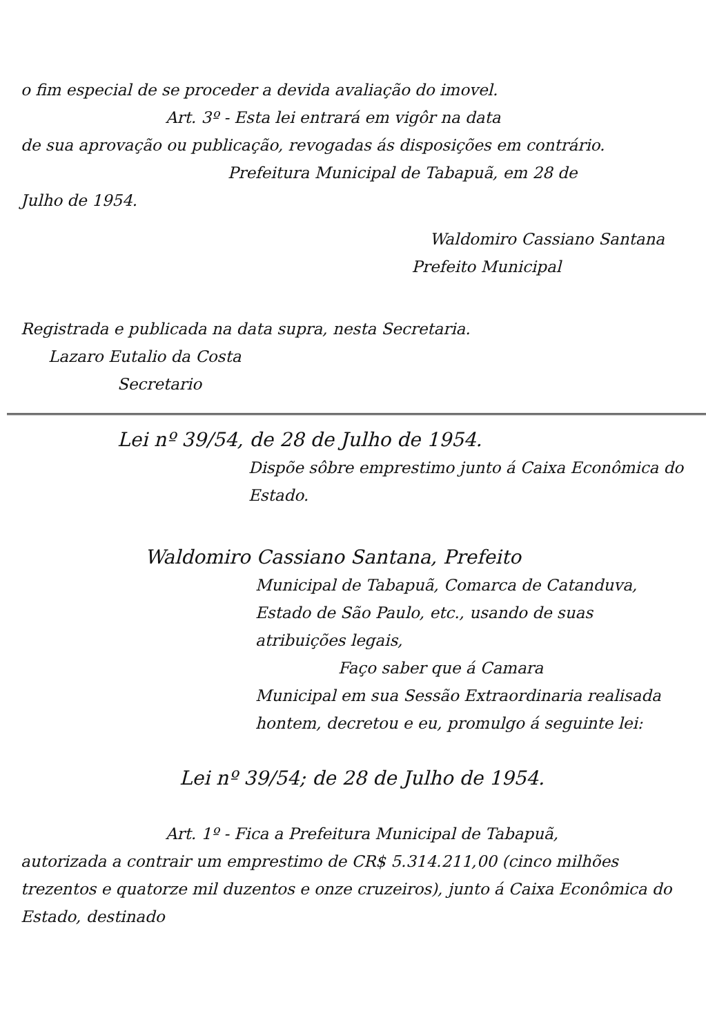o fim especial de se proceder a devida avaliação do imovel.
Art. 3º - Esta lei entrará em vigôr na data
de sua aprovação ou publicação, revogadas ás disposições em contrário.
Prefeitura Municipal de Tabapuã, em 28 de
Julho de 1954.
Waldomiro Cassiano Santana
Prefeito Municipal
Registrada e publicada na data supra, nesta Secretaria.
Lazaro Eutalio da Costa
Secretario
Lei nº 39/54, de 28 de Julho de 1954.
Dispõe sôbre emprestimo junto á Caixa Econômica do Estado.
Waldomiro Cassiano Santana, Prefeito
Municipal de Tabapuã, Comarca de Catanduva, Estado de São Paulo, etc., usando de suas atribuições legais,
Faço saber que á Camara
Municipal em sua Sessão Extraordinaria realisada hontem, decretou e eu, promulgo á seguinte lei:
Lei nº 39/54; de 28 de Julho de 1954.
Art. 1º - Fica a Prefeitura Municipal de Tabapuã,
autorizada a contrair um emprestimo de CR$ 5.314.211,00 (cinco milhões trezentos e quatorze mil duzentos e onze cruzeiros), junto á Caixa Econômica do Estado, destinado